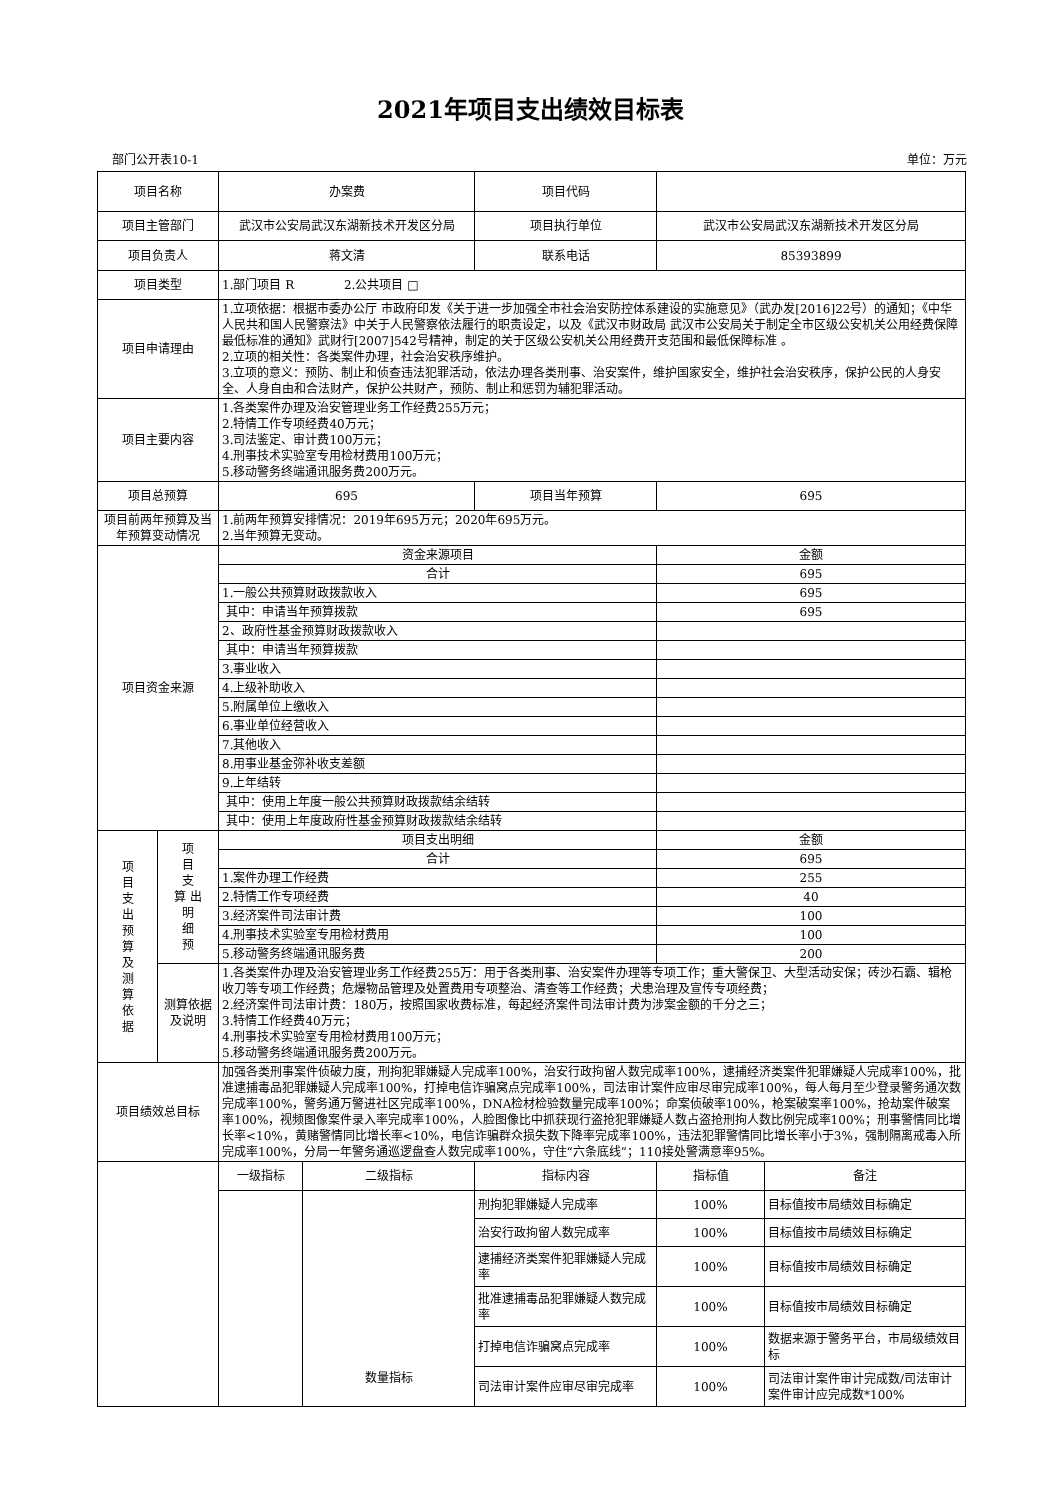2021年项目支出绩效目标表
部门公开表10-1 单位：万元
| 项目名称 | | 办案费 | | 项目代码 | | |
| 项目主管部门 | | 武汉市公安局武汉东湖新技术开发区分局 | | 项目执行单位 | 武汉市公安局武汉东湖新技术开发区分局 | |
| 项目负责人 | | 蒋文清 | | 联系电话 | 85393899 | |
| 项目类型 | | 1.部门项目 R 2.公共项目 □ | | | | |
| 项目申请理由 | | 1.立项依据：根据市委办公厅 市政府印发《关于进一步加强全市社会治安防控体系建设的实施意见》（武办发[2016]22号）的通知；《中华人民共和国人民警察法》中关于人民警察依法履行的职责设定，以及《武汉市财政局 武汉市公安局关于制定全市区级公安机关公用经费保障最低标准的通知》武财行[2007]542号精神，制定的关于区级公安机关公用经费开支范围和最低保障标准 。 2.立项的相关性：各类案件办理，社会治安秩序维护。 3.立项的意义：预防、制止和侦查违法犯罪活动，依法办理各类刑事、治安案件，维护国家安全，维护社会治安秩序，保护公民的人身安全、人身自由和合法财产，保护公共财产，预防、制止和惩罚为辅犯罪活动。 | | | | |
| 项目主要内容 | | 1.各类案件办理及治安管理业务工作经费255万元； 2.特情工作专项经费40万元； 3.司法鉴定、审计费100万元； 4.刑事技术实验室专用检材费用100万元； 5.移动警务终端通讯服务费200万元。 | | | | |
| 项目总预算 | | 695 | | 项目当年预算 | 695 | |
| 项目前两年预算及当年预算变动情况 | | 1.前两年预算安排情况：2019年695万元；2020年695万元。 2.当年预算无变动。 | | | | |
| 项目资金来源 | | 资金来源项目 | | | 金额 | |
| | | 合计 | | | 695 | |
| | | 1.一般公共预算财政拨款收入 | | | 695 | |
| | | 其中：申请当年预算拨款 | | | 695 | |
| | | 2、政府性基金预算财政拨款收入 | | | | |
| | | 其中：申请当年预算拨款 | | | | |
| | | 3.事业收入 | | | | |
| | | 4.上级补助收入 | | | | |
| | | 5.附属单位上缴收入 | | | | |
| | | 6.事业单位经营收入 | | | | |
| | | 7.其他收入 | | | | |
| | | 8.用事业基金弥补收支差额 | | | | |
| | | 9.上年结转 | | | | |
| | | 其中：使用上年度一般公共预算财政拨款结余结转 | | | | |
| | | 其中：使用上年度政府性基金预算财政拨款结余结转 | | | | |
| 项 目 支 出 预 算 及 测 算 依 据 | 项 目 支 算 出 明 细 预 | 项目支出明细 | | | 金额 | |
| | | 合计 | | | 695 | |
| | | 1.案件办理工作经费 | | | 255 | |
| | | 2.特情工作专项经费 | | | 40 | |
| | | 3.经济案件司法审计费 | | | 100 | |
| | | 4.刑事技术实验室专用检材费用 | | | 100 | |
| | | 5.移动警务终端通讯服务费 | | | 200 | |
| | 测算依据及说明 | 1.各类案件办理及治安管理业务工作经费255万：用于各类刑事、治安案件办理等专项工作；重大警保卫、大型活动安保；砖沙石霸、辑枪收刀等专项工作经费；危爆物品管理及处置费用专项整治、清查等工作经费；犬患治理及宣传专项经费； 2.经济案件司法审计费：180万，按照国家收费标准，每起经济案件司法审计费为涉案金额的千分之三； 3.特情工作经费40万元； 4.刑事技术实验室专用检材费用100万元； 5.移动警务终端通讯服务费200万元。 | | | | |
| 项目绩效总目标 | | 加强各类刑事案件侦破力度，刑拘犯罪嫌疑人完成率100%，治安行政拘留人数完成率100%，逮捕经济类案件犯罪嫌疑人完成率100%，批准逮捕毒品犯罪嫌疑人完成率100%，打掉电信诈骗窝点完成率100%，司法审计案件应审尽审完成率100%，每人每月至少登录警务通次数完成率100%，警务通万警进社区完成率100%，DNA检材检验数量完成率100%；命案侦破率100%，枪案破案率100%，抢劫案件破案率100%，视频图像案件录入率完成率100%，人脸图像比中抓获现行盗抢犯罪嫌疑人数占盗抢刑拘人数比例完成率100%；刑事警情同比增长率<10%，黄赌警情同比增长率<10%，电信诈骗群众损失数下降率完成率100%，违法犯罪警情同比增长率小于3%，强制隔离戒毒入所完成率100%，分局一年警务通巡逻盘查人数完成率100%，守住“六条底线”；110接处警满意率95%。 | | | | |
| | | 一级指标 | 二级指标 | 指标内容 | 指标值 | 备注 |
| | | | 数量指标 | 刑拘犯罪嫌疑人完成率 | 100% | 目标值按市局绩效目标确定 |
| | | | | 治安行政拘留人数完成率 | 100% | 目标值按市局绩效目标确定 |
| | | | | 逮捕经济类案件犯罪嫌疑人完成率 | 100% | 目标值按市局绩效目标确定 |
| | | | | 批准逮捕毒品犯罪嫌疑人数完成率 | 100% | 目标值按市局绩效目标确定 |
| | | | | 打掉电信诈骗窝点完成率 | 100% | 数据来源于警务平台，市局级绩效目标 |
| | | | | 司法审计案件应审尽审完成率 | 100% | 司法审计案件审计完成数/司法审计案件审计应完成数*100% |